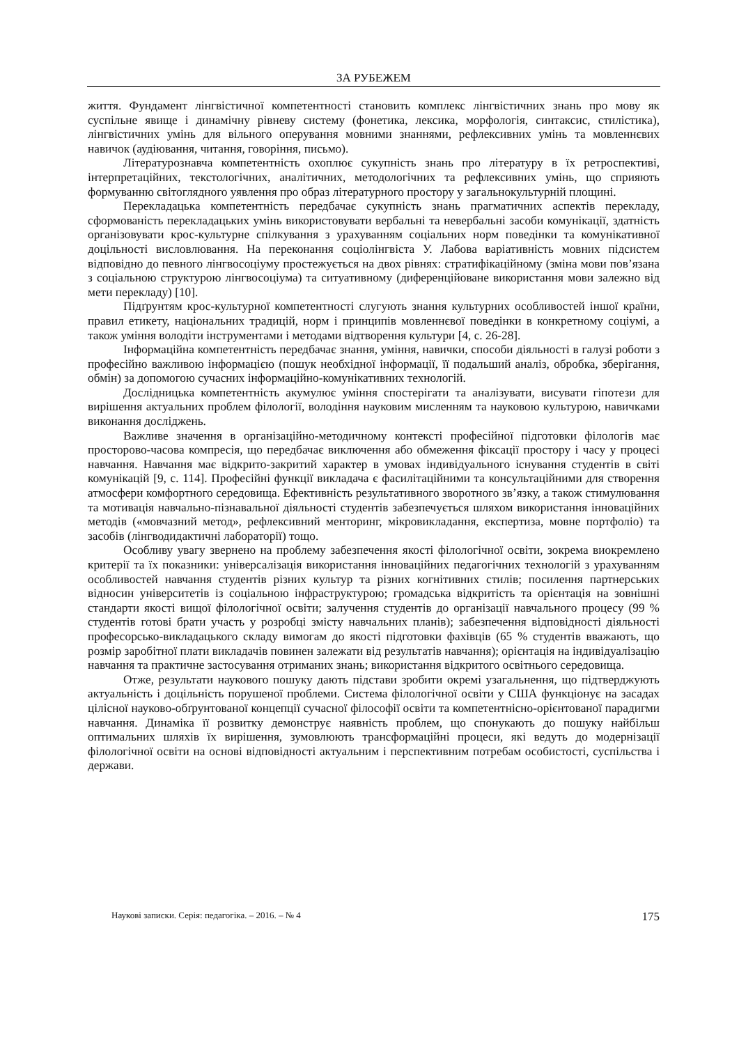ЗА РУБЕЖЕМ
життя. Фундамент лінгвістичної компетентності становить комплекс лінгвістичних знань про мову як суспільне явище і динамічну рівневу систему (фонетика, лексика, морфологія, синтаксис, стилістика), лінгвістичних умінь для вільного оперування мовними знаннями, рефлексивних умінь та мовленнєвих навичок (аудіювання, читання, говоріння, письмо).
Літературознавча компетентність охоплює сукупність знань про літературу в їх ретроспективі, інтерпретаційних, текстологічних, аналітичних, методологічних та рефлексивних умінь, що сприяють формуванню світоглядного уявлення про образ літературного простору у загальнокультурній площині.
Перекладацька компетентність передбачає сукупність знань прагматичних аспектів перекладу, сформованість перекладацьких умінь використовувати вербальні та невербальні засоби комунікації, здатність організовувати крос-культурне спілкування з урахуванням соціальних норм поведінки та комунікативної доцільності висловлювання. На переконання соціолінгвіста У. Лабова варіативність мовних підсистем відповідно до певного лінгвосоціуму простежується на двох рівнях: стратифікаційному (зміна мови пов’язана з соціальною структурою лінгвосоціума) та ситуативному (диференційоване використання мови залежно від мети перекладу) [10].
Підґрунтям крос-культурної компетентності слугують знання культурних особливостей іншої країни, правил етикету, національних традицій, норм і принципів мовленнєвої поведінки в конкретному соціумі, а також уміння володіти інструментами і методами відтворення культури [4, с. 26-28].
Інформаційна компетентність передбачає знання, уміння, навички, способи діяльності в галузі роботи з професійно важливою інформацією (пошук необхідної інформації, її подальший аналіз, обробка, зберігання, обмін) за допомогою сучасних інформаційно-комунікативних технологій.
Дослідницька компетентність акумулює уміння спостерігати та аналізувати, висувати гіпотези для вирішення актуальних проблем філології, володіння науковим мисленням та науковою культурою, навичками виконання досліджень.
Важливе значення в організаційно-методичному контексті професійної підготовки філологів має просторово-часова компресія, що передбачає виключення або обмеження фіксації простору і часу у процесі навчання. Навчання має відкрито-закритий характер в умовах індивідуального існування студентів в світі комунікацій [9, с. 114]. Професійні функції викладача є фасилітаційними та консультаційними для створення атмосфери комфортного середовища. Ефективність результативного зворотного зв’язку, а також стимулювання та мотивація навчально-пізнавальної діяльності студентів забезпечується шляхом використання інноваційних методів («мовчазний метод», рефлексивний менторинг, мікровикладання, експертиза, мовне портфоліо) та засобів (лінгводидактичні лабораторії) тощо.
Особливу увагу звернено на проблему забезпечення якості філологічної освіти, зокрема виокремлено критерії та їх показники: універсалізація використання інноваційних педагогічних технологій з урахуванням особливостей навчання студентів різних культур та різних когнітивних стилів; посилення партнерських відносин університетів із соціальною інфраструктурою; громадська відкритість та орієнтація на зовнішні стандарти якості вищої філологічної освіти; залучення студентів до організації навчального процесу (99 % студентів готові брати участь у розробці змісту навчальних планів); забезпечення відповідності діяльності професорсько-викладацького складу вимогам до якості підготовки фахівців (65 % студентів вважають, що розмір заробітної плати викладачів повинен залежати від результатів навчання); орієнтація на індивідуалізацію навчання та практичне застосування отриманих знань; використання відкритого освітнього середовища.
Отже, результати наукового пошуку дають підстави зробити окремі узагальнення, що підтверджують актуальність і доцільність порушеної проблеми. Система філологічної освіти у США функціонує на засадах цілісної науково-обґрунтованої концепції сучасної філософії освіти та компетентнісно-орієнтованої парадигми навчання. Динаміка її розвитку демонструє наявність проблем, що спонукають до пошуку найбільш оптимальних шляхів їх вирішення, зумовлюють трансформаційні процеси, які ведуть до модернізації філологічної освіти на основі відповідності актуальним і перспективним потребам особистості, суспільства і держави.
Наукові записки. Серія: педагогіка. – 2016. – № 4 175